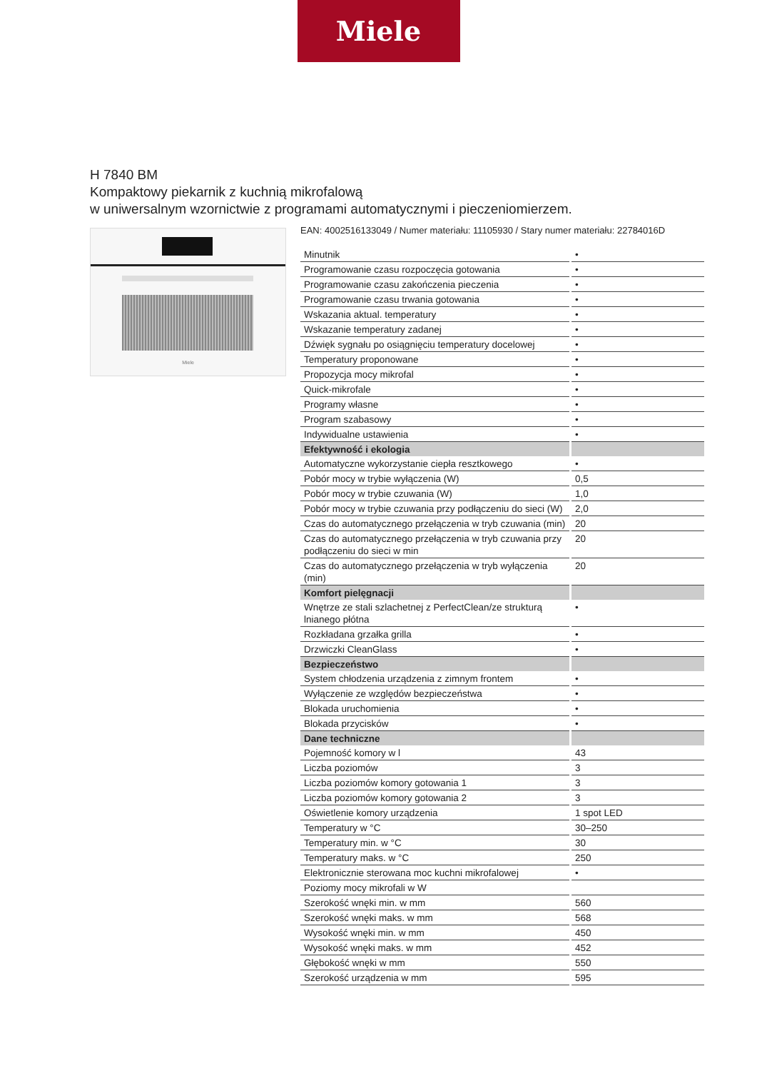Miele
H 7840 BM
Kompaktowy piekarnik z kuchnią mikrofalową
w uniwersalnym wzornictwie z programami automatycznymi i pieczeniomierzem.
Miele
EAN: 4002516133049 / Numer materiału: 11105930 / Stary numer materiału: 22784016D
| Minutnik | • |
| Programowanie czasu rozpoczęcia gotowania | • |
| Programowanie czasu zakończenia pieczenia | • |
| Programowanie czasu trwania gotowania | • |
| Wskazania aktual. temperatury | • |
| Wskazanie temperatury zadanej | • |
| Dźwięk sygnału po osiągnięciu temperatury docelowej | • |
| Temperatury proponowane | • |
| Propozycja mocy mikrofal | • |
| Quick-mikrofale | • |
| Programy własne | • |
| Program szabasowy | • |
| Indywidualne ustawienia | • |
| Efektywność i ekologia | |
| Automatyczne wykorzystanie ciepła resztkowego | • |
| Pobór mocy w trybie wyłączenia (W) | 0,5 |
| Pobór mocy w trybie czuwania (W) | 1,0 |
| Pobór mocy w trybie czuwania przy podłączeniu do sieci (W) | 2,0 |
| Czas do automatycznego przełączenia w tryb czuwania (min) | 20 |
| Czas do automatycznego przełączenia w tryb czuwania przy podłączeniu do sieci w min | 20 |
| Czas do automatycznego przełączenia w tryb wyłączenia (min) | 20 |
| Komfort pielęgnacji | |
| Wnętrze ze stali szlachetnej z PerfectClean/ze strukturą lnianego płótna | • |
| Rozkładana grzałka grilla | • |
| Drzwiczki CleanGlass | • |
| Bezpieczeństwo | |
| System chłodzenia urządzenia z zimnym frontem | • |
| Wyłączenie ze względów bezpieczeństwa | • |
| Blokada uruchomienia | • |
| Blokada przycisków | • |
| Dane techniczne | |
| Pojemność komory w l | 43 |
| Liczba poziomów | 3 |
| Liczba poziomów komory gotowania 1 | 3 |
| Liczba poziomów komory gotowania 2 | 3 |
| Oświetlenie komory urządzenia | 1 spot LED |
| Temperatury w °C | 30–250 |
| Temperatury min. w °C | 30 |
| Temperatury maks. w °C | 250 |
| Elektronicznie sterowana moc kuchni mikrofalowej | • |
| Poziomy mocy mikrofali w W | |
| Szerokość wnęki min. w mm | 560 |
| Szerokość wnęki maks. w mm | 568 |
| Wysokość wnęki min. w mm | 450 |
| Wysokość wnęki maks. w mm | 452 |
| Głębokość wnęki w mm | 550 |
| Szerokość urządzenia w mm | 595 |